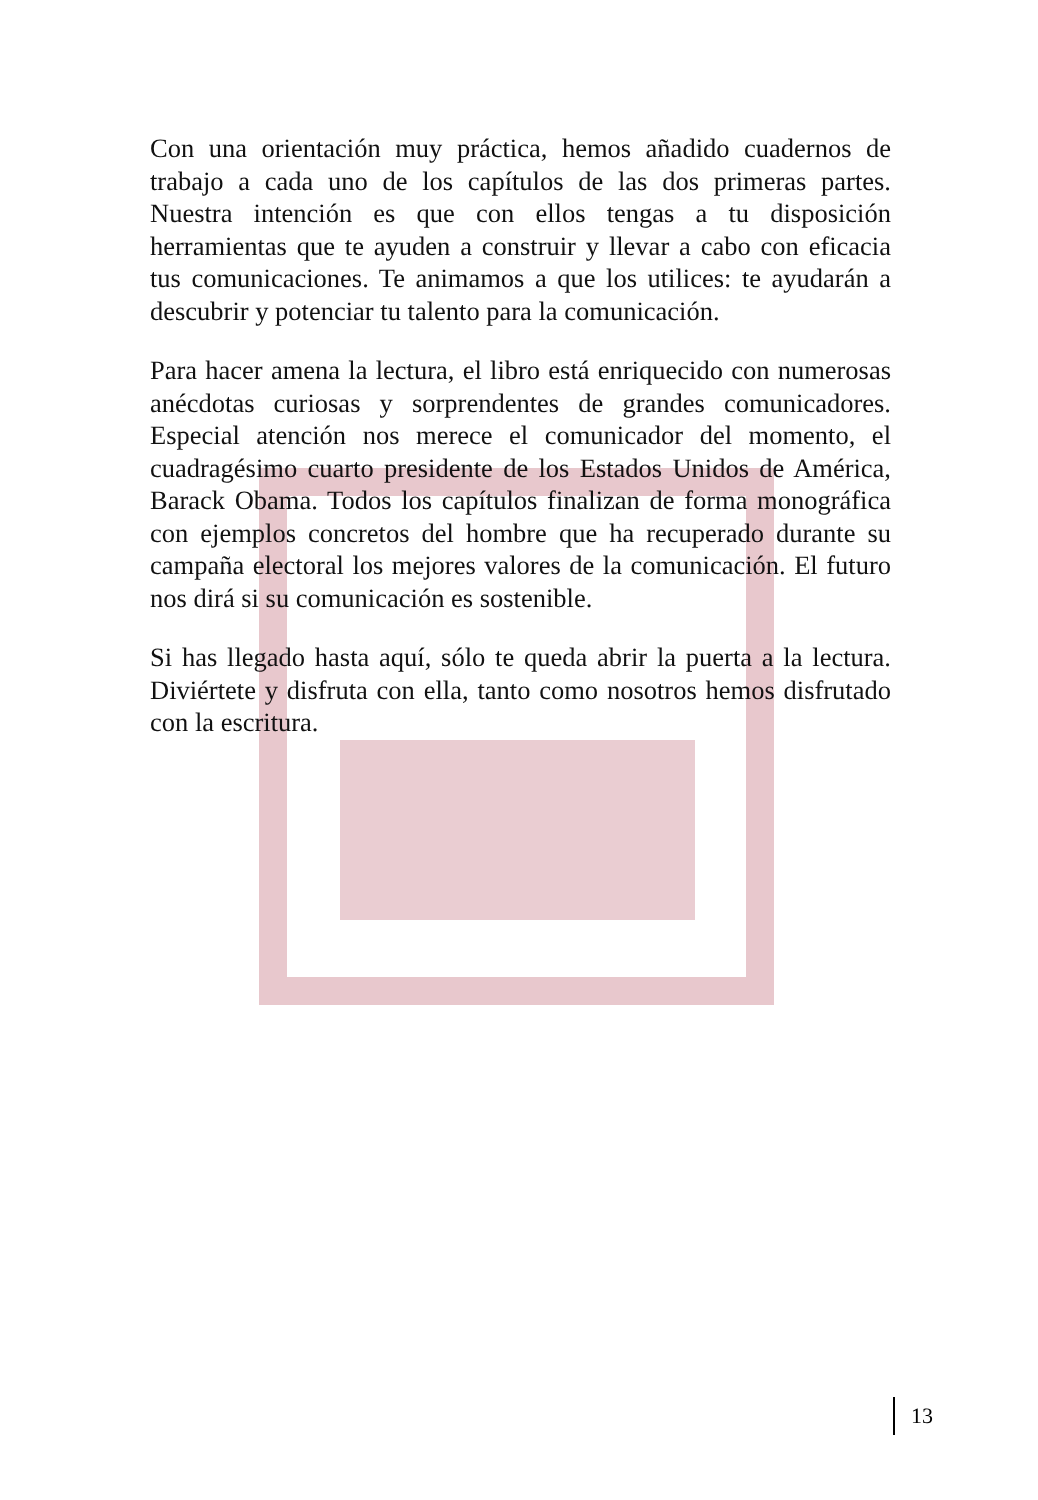Con una orientación muy práctica, hemos añadido cuadernos de trabajo a cada uno de los capítulos de las dos primeras partes. Nuestra intención es que con ellos tengas a tu disposición herramientas que te ayuden a construir y llevar a cabo con eficacia tus comunicaciones. Te animamos a que los utilices: te ayudarán a descubrir y potenciar tu talento para la comunicación.
Para hacer amena la lectura, el libro está enriquecido con numerosas anécdotas curiosas y sorprendentes de grandes comunicadores. Especial atención nos merece el comunicador del momento, el cuadragésimo cuarto presidente de los Estados Unidos de América, Barack Obama. Todos los capítulos finalizan de forma monográfica con ejemplos concretos del hombre que ha recuperado durante su campaña electoral los mejores valores de la comunicación. El futuro nos dirá si su comunicación es sostenible.
Si has llegado hasta aquí, sólo te queda abrir la puerta a la lectura. Diviértete y disfruta con ella, tanto como nosotros hemos disfrutado con la escritura.
13